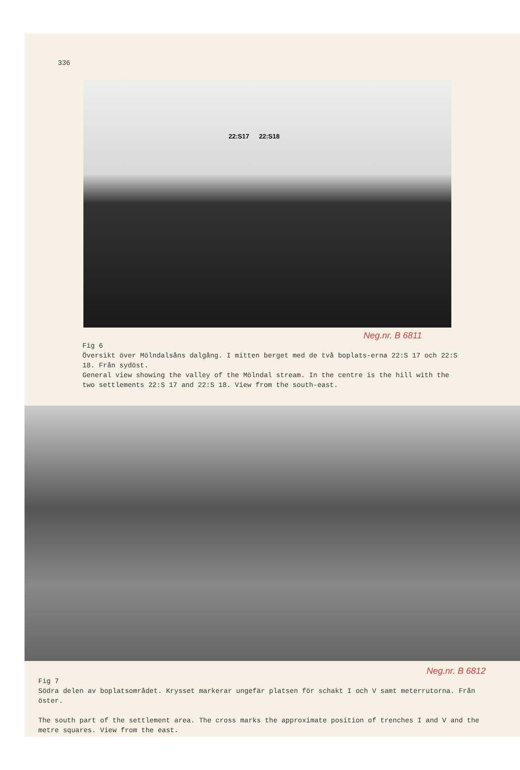336
22:S17 22:S18
Neg.nr. B 6811
Fig 6
Översikt över Mölndalsåns dalgång. I mitten berget med de två boplats-erna 22:S 17 och 22:S 18. Från sydöst.
General view showing the valley of the Mölndal stream. In the centre is the hill with the two settlements 22:S 17 and 22:S 18. View from the south-east.
Neg.nr. B 6812
Fig 7
Södra delen av boplatsområdet. Krysset markerar ungefär platsen för schakt I och V samt meterrutorna. Från öster.
The south part of the settlement area. The cross marks the approximate position of trenches I and V and the metre squares. View from the east.